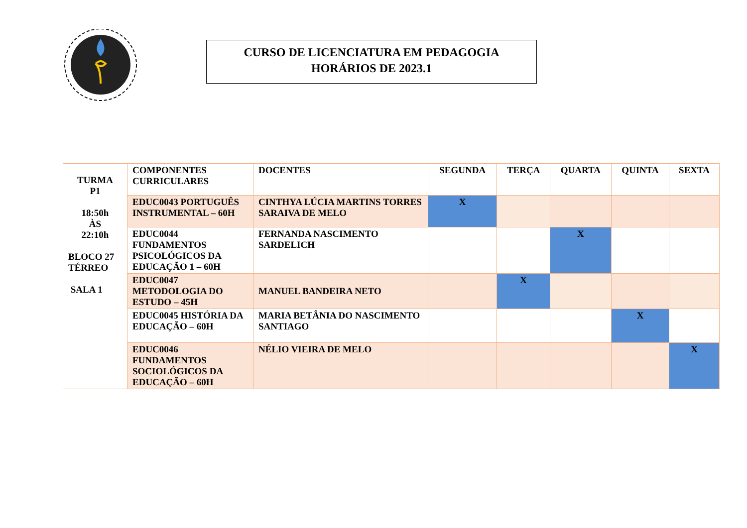CURSO DE LICENCIATURA EM PEDAGOGIA
HORÁRIOS DE 2023.1
| TURMA P1 18:50h ÀS 22:10h BLOCO 27 TÉRREO SALA 1 | COMPONENTES CURRICULARES | DOCENTES | SEGUNDA | TERÇA | QUARTA | QUINTA | SEXTA |
| | EDUC0043 PORTUGUÊS INSTRUMENTAL – 60H | CINTHYA LÚCIA MARTINS TORRES SARAIVA DE MELO | X | | | | |
| | EDUC0044 FUNDAMENTOS PSICOLÓGICOS DA EDUCAÇÃO 1 – 60H | FERNANDA NASCIMENTO SARDELICH | | | X | | |
| | EDUC0047 METODOLOGIA DO ESTUDO – 45H | MANUEL BANDEIRA NETO | | X | | | |
| | EDUC0045 HISTÓRIA DA EDUCAÇÃO – 60H | MARIA BETÂNIA DO NASCIMENTO SANTIAGO | | | | X | |
| | EDUC0046 FUNDAMENTOS SOCIOLÓGICOS DA EDUCAÇÃO – 60H | NÉLIO VIEIRA DE MELO | | | | | X |